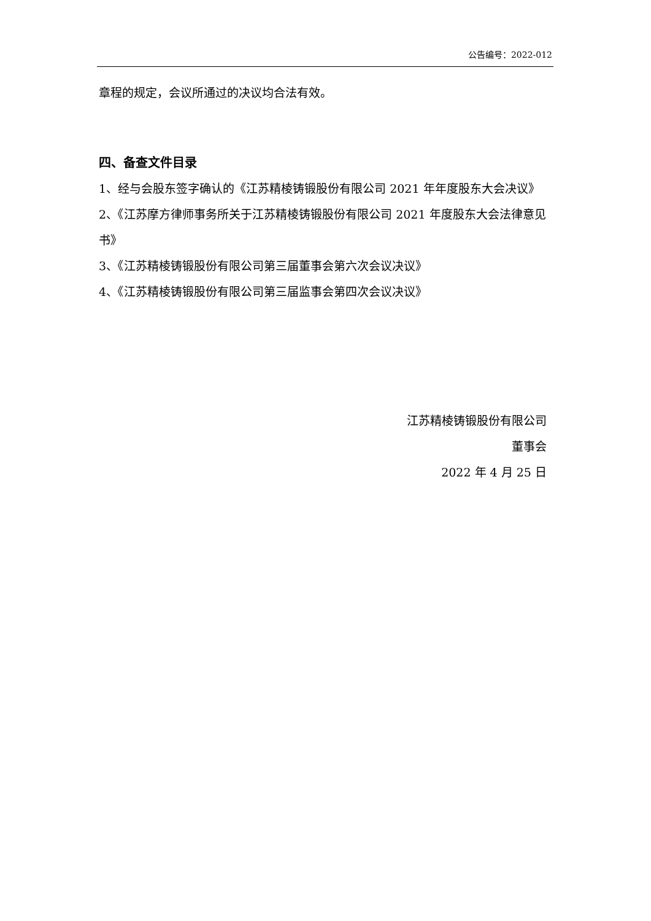公告编号：2022-012
章程的规定，会议所通过的决议均合法有效。
四、备查文件目录
1、经与会股东签字确认的《江苏精棱铸锻股份有限公司 2021 年年度股东大会决议》
2、《江苏摩方律师事务所关于江苏精棱铸锻股份有限公司 2021 年度股东大会法律意见书》
3、《江苏精棱铸锻股份有限公司第三届董事会第六次会议决议》
4、《江苏精棱铸锻股份有限公司第三届监事会第四次会议决议》
江苏精棱铸锻股份有限公司
董事会
2022 年 4 月 25 日